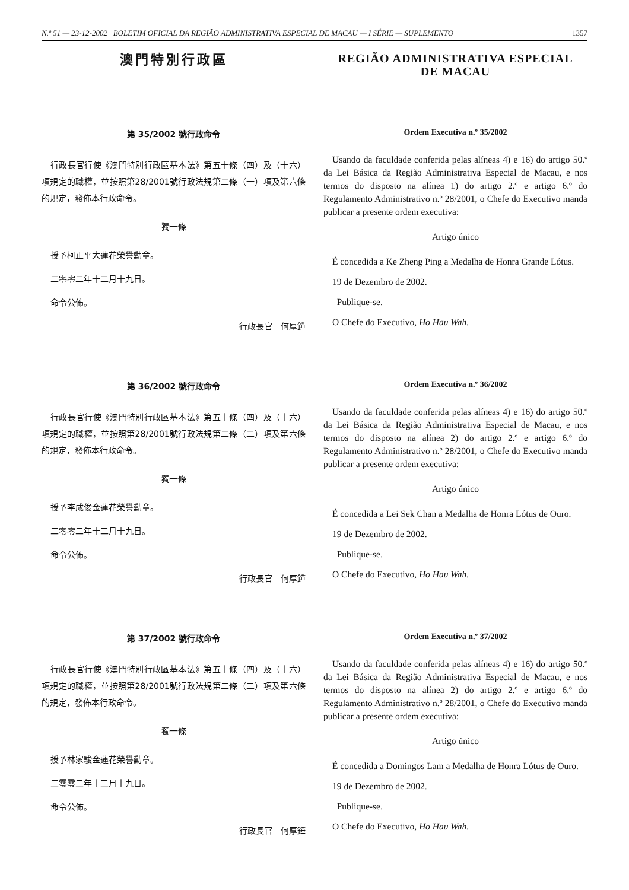N.º 51 — 23-12-2002 BOLETIM OFICIAL DA REGIÃO ADMINISTRATIVA ESPECIAL DE MACAU — I SÉRIE — SUPLEMENTO 1357
澳門特別行政區
第 35/2002 號行政命令
行政長官行使《澳門特別行政區基本法》第五十條（四）及（十六）項規定的職權，並按照第28/2001號行政法規第二條（一）項及第六條的規定，發佈本行政命令。
獨一條
授予柯正平大蓮花榮譽勳章。
二零零二年十二月十九日。
命令公佈。
行政長官　何厚鏵
第 36/2002 號行政命令
行政長官行使《澳門特別行政區基本法》第五十條（四）及（十六）項規定的職權，並按照第28/2001號行政法規第二條（二）項及第六條的規定，發佈本行政命令。
獨一條
授予李成俊金蓮花榮譽勳章。
二零零二年十二月十九日。
命令公佈。
行政長官　何厚鏵
第 37/2002 號行政命令
行政長官行使《澳門特別行政區基本法》第五十條（四）及（十六）項規定的職權，並按照第28/2001號行政法規第二條（二）項及第六條的規定，發佈本行政命令。
獨一條
授予林家駿金蓮花榮譽勳章。
二零零二年十二月十九日。
命令公佈。
行政長官　何厚鏵
REGIÃO ADMINISTRATIVA ESPECIAL
DE MACAU
Ordem Executiva n.º 35/2002
Usando da faculdade conferida pelas alíneas 4) e 16) do artigo 50.º da Lei Básica da Região Administrativa Especial de Macau, e nos termos do disposto na alínea 1) do artigo 2.º e artigo 6.º do Regulamento Administrativo n.º 28/2001, o Chefe do Executivo manda publicar a presente ordem executiva:
Artigo único
É concedida a Ke Zheng Ping a Medalha de Honra Grande Lótus.
19 de Dezembro de 2002.
Publique-se.
O Chefe do Executivo, Ho Hau Wah.
Ordem Executiva n.º 36/2002
Usando da faculdade conferida pelas alíneas 4) e 16) do artigo 50.º da Lei Básica da Região Administrativa Especial de Macau, e nos termos do disposto na alínea 2) do artigo 2.º e artigo 6.º do Regulamento Administrativo n.º 28/2001, o Chefe do Executivo manda publicar a presente ordem executiva:
Artigo único
É concedida a Lei Sek Chan a Medalha de Honra Lótus de Ouro.
19 de Dezembro de 2002.
Publique-se.
O Chefe do Executivo, Ho Hau Wah.
Ordem Executiva n.º 37/2002
Usando da faculdade conferida pelas alíneas 4) e 16) do artigo 50.º da Lei Básica da Região Administrativa Especial de Macau, e nos termos do disposto na alínea 2) do artigo 2.º e artigo 6.º do Regulamento Administrativo n.º 28/2001, o Chefe do Executivo manda publicar a presente ordem executiva:
Artigo único
É concedida a Domingos Lam a Medalha de Honra Lótus de Ouro.
19 de Dezembro de 2002.
Publique-se.
O Chefe do Executivo, Ho Hau Wah.